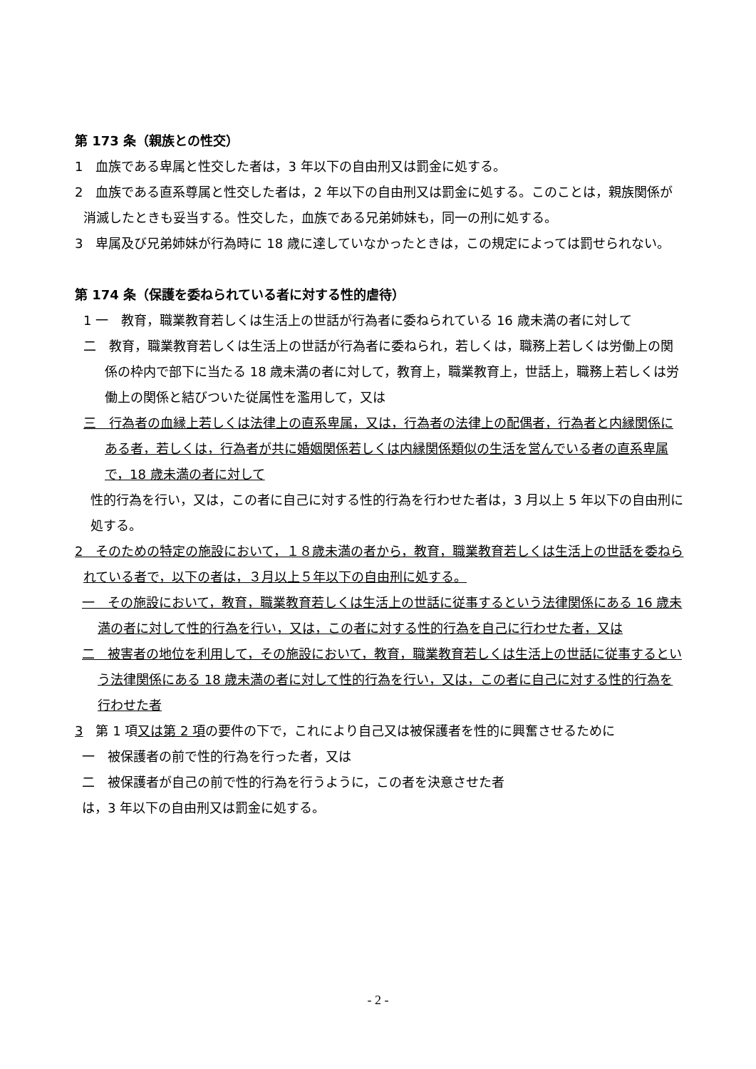第 173 条（親族との性交）
1　血族である卑属と性交した者は，3 年以下の自由刑又は罰金に処する。
2　血族である直系尊属と性交した者は，2 年以下の自由刑又は罰金に処する。このことは，親族関係が消滅したときも妥当する。性交した，血族である兄弟姉妹も，同一の刑に処する。
3　卑属及び兄弟姉妹が行為時に 18 歳に達していなかったときは，この規定によっては罰せられない。
第 174 条（保護を委ねられている者に対する性的虐待）
1 一　教育，職業教育若しくは生活上の世話が行為者に委ねられている 16 歳未満の者に対して
二　教育，職業教育若しくは生活上の世話が行為者に委ねられ，若しくは，職務上若しくは労働上の関係の枠内で部下に当たる 18 歳未満の者に対して，教育上，職業教育上，世話上，職務上若しくは労働上の関係と結びついた従属性を濫用して，又は
三　行為者の血縁上若しくは法律上の直系卑属，又は，行為者の法律上の配偶者，行為者と内縁関係にある者，若しくは，行為者が共に婚姻関係若しくは内縁関係類似の生活を営んでいる者の直系卑属で，18 歳未満の者に対して
性的行為を行い，又は，この者に自己に対する性的行為を行わせた者は，3 月以上 5 年以下の自由刑に処する。
2　そのための特定の施設において，１８歳未満の者から，教育，職業教育若しくは生活上の世話を委ねられている者で，以下の者は，３月以上５年以下の自由刑に処する。
一　その施設において，教育，職業教育若しくは生活上の世話に従事するという法律関係にある 16 歳未満の者に対して性的行為を行い，又は，この者に対する性的行為を自己に行わせた者，又は
二　被害者の地位を利用して，その施設において，教育，職業教育若しくは生活上の世話に従事するという法律関係にある 18 歳未満の者に対して性的行為を行い，又は，この者に自己に対する性的行為を行わせた者
3　第 1 項又は第 2 項の要件の下で，これにより自己又は被保護者を性的に興奮させるために
一　被保護者の前で性的行為を行った者，又は
二　被保護者が自己の前で性的行為を行うように，この者を決意させた者
は，3 年以下の自由刑又は罰金に処する。
- 2 -